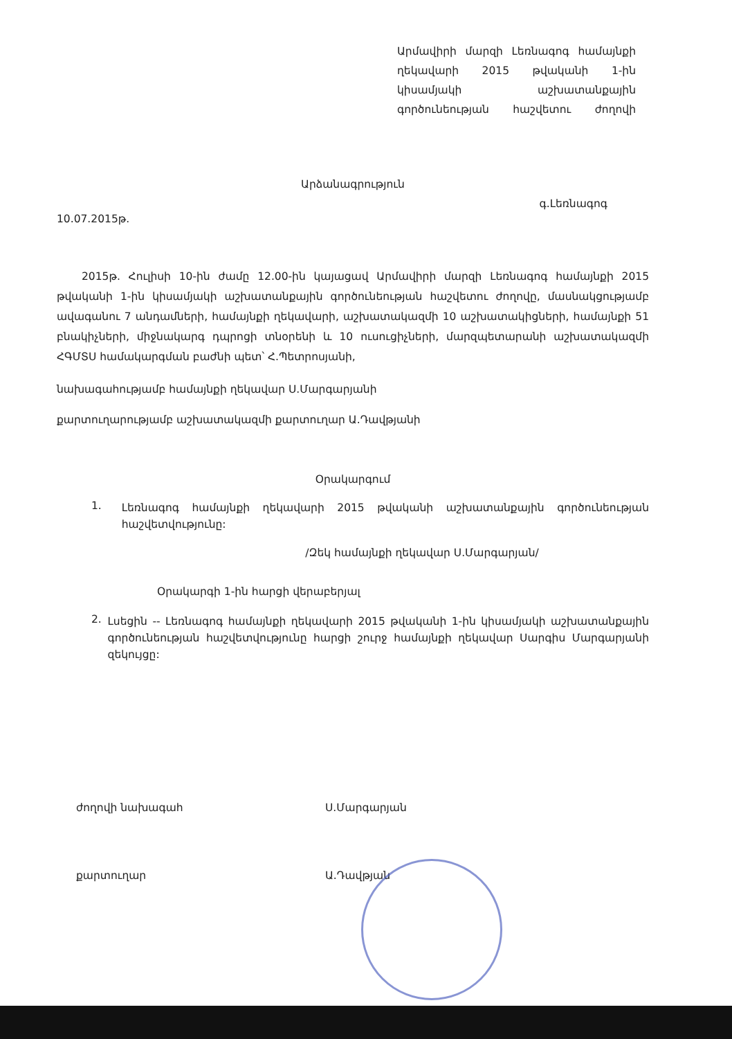Արմավիրի մարզի Լեռնագոգ համայնքի ղեկավարի 2015 թվականի 1-ին կիսամյակի աշխատանքային գործունեության հաշվետու ժողովի
Արձանագրություն
10.07.2015թ. գ.Լեռնագոգ
2015թ. Հուլիսի 10-ին ժամը 12.00-ին կայացավ Արմավիրի մարզի Լեռնագոգ համայնքի 2015 թվականի 1-ին կիսամյակի աշխատանքային գործունեության հաշվետու ժողովը, մասնակցությամբ ավագանու 7 անդամների, համայնքի ղեկավարի, աշխատակազմի 10 աշխատակիցների, համայնքի 51 բնակիչների, միջնակարգ դպրոցի տնօրենի և 10 ուսուցիչների, մարզպետարանի աշխատակազմի ՀԳՄՏՍ համակարգման բաժնի պետ՝ Հ.Պետրոսյանի,
նախագահությամբ համայնքի ղեկավար Ս.Մարգարյանի
քարտուղարությամբ աշխատակազմի քարտուղար Ա.Դավթյանի
Օրակարգում
1.
Լեռնագոգ համայնքի ղեկավարի 2015 թվականի աշխատանքային գործունեության հաշվետվությունը:
/Զեկ համայնքի ղեկավար Ս.Մարգարյան/
Օրակարգի 1-ին հարցի վերաբերյալ
2.
Լսեցին -- Լեռնագոգ համայնքի ղեկավարի 2015 թվականի 1-ին կիսամյակի աշխատանքային գործունեության հաշվետվությունը հարցի շուրջ համայնքի ղեկավար Սարգիս Մարգարյանի զեկույցը:
ժողովի նախագահ Ս.Մարգարյան
քարտուղար Ա.Դավթյան